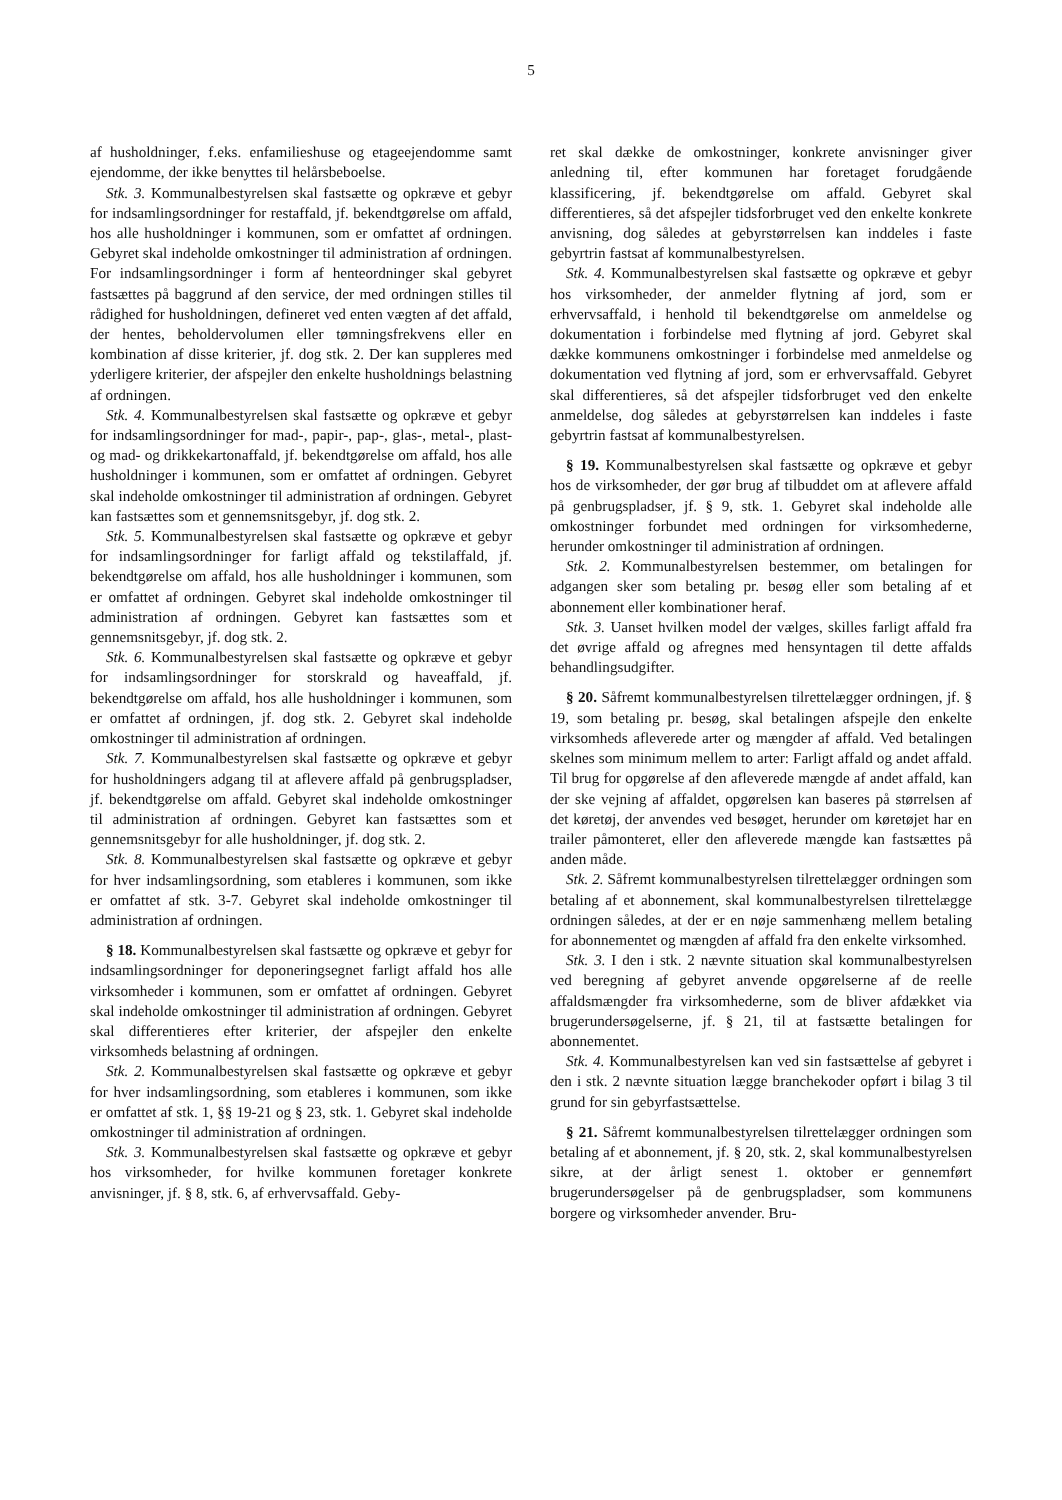5
af husholdninger, f.eks. enfamilieshuse og etageejendomme samt ejendomme, der ikke benyttes til helårsbeboelse.
Stk. 3. Kommunalbestyrelsen skal fastsætte og opkræve et gebyr for indsamlingsordninger for restaffald, jf. bekendtgørelse om affald, hos alle husholdninger i kommunen, som er omfattet af ordningen. Gebyret skal indeholde omkostninger til administration af ordningen. For indsamlingsordninger i form af henteordninger skal gebyret fastsættes på baggrund af den service, der med ordningen stilles til rådighed for husholdningen, defineret ved enten vægten af det affald, der hentes, beholdervolumen eller tømningsfrekvens eller en kombination af disse kriterier, jf. dog stk. 2. Der kan suppleres med yderligere kriterier, der afspejler den enkelte husholdnings belastning af ordningen.
Stk. 4. Kommunalbestyrelsen skal fastsætte og opkræve et gebyr for indsamlingsordninger for mad-, papir-, pap-, glas-, metal-, plast- og mad- og drikkekartonaffald, jf. bekendtgørelse om affald, hos alle husholdninger i kommunen, som er omfattet af ordningen. Gebyret skal indeholde omkostninger til administration af ordningen. Gebyret kan fastsættes som et gennemsnitsgebyr, jf. dog stk. 2.
Stk. 5. Kommunalbestyrelsen skal fastsætte og opkræve et gebyr for indsamlingsordninger for farligt affald og tekstilaffald, jf. bekendtgørelse om affald, hos alle husholdninger i kommunen, som er omfattet af ordningen. Gebyret skal indeholde omkostninger til administration af ordningen. Gebyret kan fastsættes som et gennemsnitsgebyr, jf. dog stk. 2.
Stk. 6. Kommunalbestyrelsen skal fastsætte og opkræve et gebyr for indsamlingsordninger for storskrald og haveaffald, jf. bekendtgørelse om affald, hos alle husholdninger i kommunen, som er omfattet af ordningen, jf. dog stk. 2. Gebyret skal indeholde omkostninger til administration af ordningen.
Stk. 7. Kommunalbestyrelsen skal fastsætte og opkræve et gebyr for husholdningers adgang til at aflevere affald på genbrugspladser, jf. bekendtgørelse om affald. Gebyret skal indeholde omkostninger til administration af ordningen. Gebyret kan fastsættes som et gennemsnitsgebyr for alle husholdninger, jf. dog stk. 2.
Stk. 8. Kommunalbestyrelsen skal fastsætte og opkræve et gebyr for hver indsamlingsordning, som etableres i kommunen, som ikke er omfattet af stk. 3-7. Gebyret skal indeholde omkostninger til administration af ordningen.
§ 18. Kommunalbestyrelsen skal fastsætte og opkræve et gebyr for indsamlingsordninger for deponeringsegnet farligt affald hos alle virksomheder i kommunen, som er omfattet af ordningen. Gebyret skal indeholde omkostninger til administration af ordningen. Gebyret skal differentieres efter kriterier, der afspejler den enkelte virksomheds belastning af ordningen.
Stk. 2. Kommunalbestyrelsen skal fastsætte og opkræve et gebyr for hver indsamlingsordning, som etableres i kommunen, som ikke er omfattet af stk. 1, §§ 19-21 og § 23, stk. 1. Gebyret skal indeholde omkostninger til administration af ordningen.
Stk. 3. Kommunalbestyrelsen skal fastsætte og opkræve et gebyr hos virksomheder, for hvilke kommunen foretager konkrete anvisninger, jf. § 8, stk. 6, af erhvervsaffald. Geby-
ret skal dække de omkostninger, konkrete anvisninger giver anledning til, efter kommunen har foretaget forudgående klassificering, jf. bekendtgørelse om affald. Gebyret skal differentieres, så det afspejler tidsforbruget ved den enkelte konkrete anvisning, dog således at gebyrstørrelsen kan inddeles i faste gebyrtrin fastsat af kommunalbestyrelsen.
Stk. 4. Kommunalbestyrelsen skal fastsætte og opkræve et gebyr hos virksomheder, der anmelder flytning af jord, som er erhvervsaffald, i henhold til bekendtgørelse om anmeldelse og dokumentation i forbindelse med flytning af jord. Gebyret skal dække kommunens omkostninger i forbindelse med anmeldelse og dokumentation ved flytning af jord, som er erhvervsaffald. Gebyret skal differentieres, så det afspejler tidsforbruget ved den enkelte anmeldelse, dog således at gebyrstørrelsen kan inddeles i faste gebyrtrin fastsat af kommunalbestyrelsen.
§ 19. Kommunalbestyrelsen skal fastsætte og opkræve et gebyr hos de virksomheder, der gør brug af tilbuddet om at aflevere affald på genbrugspladser, jf. § 9, stk. 1. Gebyret skal indeholde alle omkostninger forbundet med ordningen for virksomhederne, herunder omkostninger til administration af ordningen.
Stk. 2. Kommunalbestyrelsen bestemmer, om betalingen for adgangen sker som betaling pr. besøg eller som betaling af et abonnement eller kombinationer heraf.
Stk. 3. Uanset hvilken model der vælges, skilles farligt affald fra det øvrige affald og afregnes med hensyntagen til dette affalds behandlingsudgifter.
§ 20. Såfremt kommunalbestyrelsen tilrettelægger ordningen, jf. § 19, som betaling pr. besøg, skal betalingen afspejle den enkelte virksomheds afleverede arter og mængder af affald. Ved betalingen skelnes som minimum mellem to arter: Farligt affald og andet affald. Til brug for opgørelse af den afleverede mængde af andet affald, kan der ske vejning af affaldet, opgørelsen kan baseres på størrelsen af det køretøj, der anvendes ved besøget, herunder om køretøjet har en trailer påmonteret, eller den afleverede mængde kan fastsættes på anden måde.
Stk. 2. Såfremt kommunalbestyrelsen tilrettelægger ordningen som betaling af et abonnement, skal kommunalbestyrelsen tilrettelægge ordningen således, at der er en nøje sammenhæng mellem betaling for abonnementet og mængden af affald fra den enkelte virksomhed.
Stk. 3. I den i stk. 2 nævnte situation skal kommunalbestyrelsen ved beregning af gebyret anvende opgørelserne af de reelle affaldsmængder fra virksomhederne, som de bliver afdækket via brugerundersøgelserne, jf. § 21, til at fastsætte betalingen for abonnementet.
Stk. 4. Kommunalbestyrelsen kan ved sin fastsættelse af gebyret i den i stk. 2 nævnte situation lægge branchekoder opført i bilag 3 til grund for sin gebyrfastsættelse.
§ 21. Såfremt kommunalbestyrelsen tilrettelægger ordningen som betaling af et abonnement, jf. § 20, stk. 2, skal kommunalbestyrelsen sikre, at der årligt senest 1. oktober er gennemført brugerundersøgelser på de genbrugspladser, som kommunens borgere og virksomheder anvender. Bru-